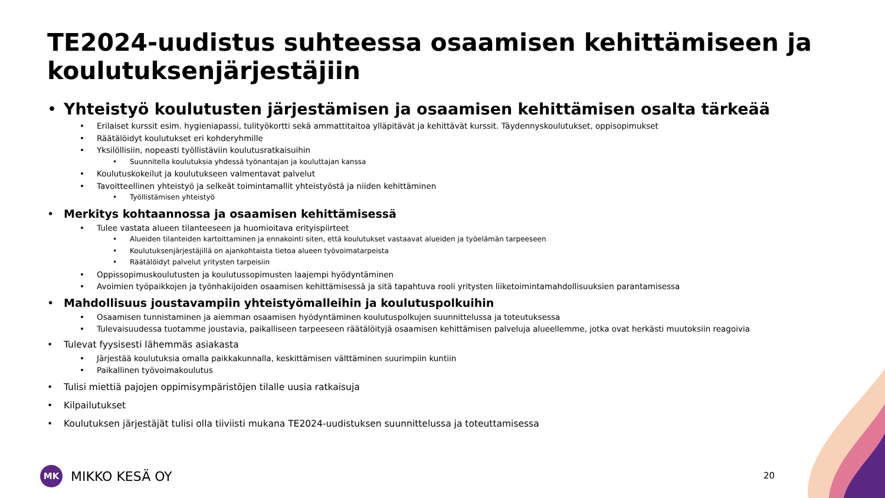TE2024-uudistus suhteessa osaamisen kehittämiseen ja koulutuksenjärjestäjiin
• Yhteistyö koulutusten järjestämisen ja osaamisen kehittämisen osalta tärkeää
• Erilaiset kurssit esim. hygieniapassi, tulityökortti sekä ammattitaitoa ylläpitävät ja kehittävät kurssit. Täydennyskoulutukset, oppisopimukset
• Räätälöidyt koulutukset eri kohderyhmille
• Yksilöllisiin, nopeasti työllistäviin koulutusratkaisuihin
• Suunnitella koulutuksia yhdessä työnantajan ja kouluttajan kanssa
• Koulutuskokeilut ja koulutukseen valmentavat palvelut
• Tavoitteellinen yhteistyö ja selkeät toimintamallit yhteistyöstä ja niiden kehittäminen
• Työllistämisen yhteistyö
• Merkitys kohtaannossa ja osaamisen kehittämisessä
• Tulee vastata alueen tilanteeseen ja huomioitava erityispiirteet
• Alueiden tilanteiden kartoittaminen ja ennakointi siten, että koulutukset vastaavat alueiden ja työelämän tarpeeseen
• Koulutuksenjärjestäjillä on ajankohtaista tietoa alueen työvoimatarpeista
• Räätälöidyt palvelut yritysten tarpeisiin
• Oppissopimuskoulutusten ja koulutussopimusten laajempi hyödyntäminen
• Avoimien työpaikkojen ja työnhakijoiden osaamisen kehittämisessä ja sitä tapahtuva rooli yritysten liiketoimintamahdollisuuksien parantamisessa
• Mahdollisuus joustavampiin yhteistyömalleihin ja koulutuspolkuihin
• Osaamisen tunnistaminen ja aiemman osaamisen hyödyntäminen koulutuspolkujen suunnittelussa ja toteutuksessa
• Tulevaisuudessa tuotamme joustavia, paikalliseen tarpeeseen räätälöityjä osaamisen kehittämisen palveluja alueellemme, jotka ovat herkästi muutoksiin reagoivia
• Tulevat fyysisesti lähemmäs asiakasta
• Järjestää koulutuksia omalla paikkakunnalla, keskittämisen välttäminen suurimpiin kuntiin
• Paikallinen työvoimakoulutus
• Tulisi miettiä pajojen oppimisympäristöjen tilalle uusia ratkaisuja
• Kilpailutukset
• Koulutuksen järjestäjät tulisi olla tiiviisti mukana TE2024-uudistuksen suunnittelussa ja toteuttamisessa
MK
MIKKO KESÄ OY
20